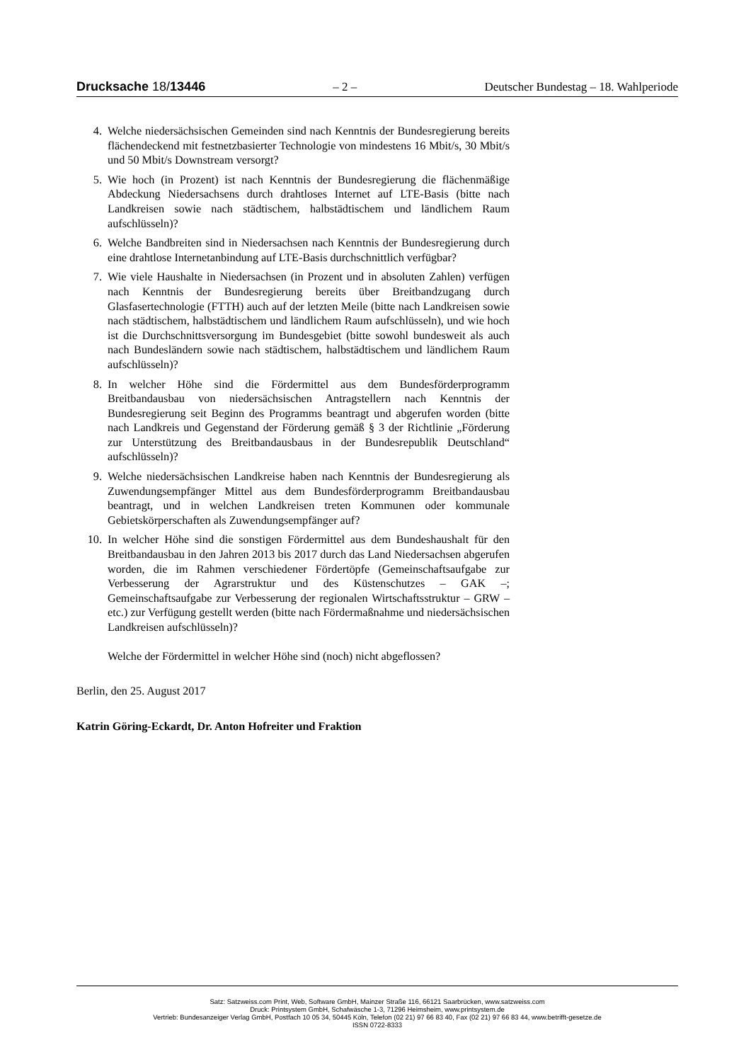Drucksache 18/13446 – 2 – Deutscher Bundestag – 18. Wahlperiode
4. Welche niedersächsischen Gemeinden sind nach Kenntnis der Bundesregierung bereits flächendeckend mit festnetzbasierter Technologie von mindestens 16 Mbit/s, 30 Mbit/s und 50 Mbit/s Downstream versorgt?
5. Wie hoch (in Prozent) ist nach Kenntnis der Bundesregierung die flächenmäßige Abdeckung Niedersachsens durch drahtloses Internet auf LTE-Basis (bitte nach Landkreisen sowie nach städtischem, halbstädtischem und ländlichem Raum aufschlüsseln)?
6. Welche Bandbreiten sind in Niedersachsen nach Kenntnis der Bundesregierung durch eine drahtlose Internetanbindung auf LTE-Basis durchschnittlich verfügbar?
7. Wie viele Haushalte in Niedersachsen (in Prozent und in absoluten Zahlen) verfügen nach Kenntnis der Bundesregierung bereits über Breitbandzugang durch Glasfasertechnologie (FTTH) auch auf der letzten Meile (bitte nach Landkreisen sowie nach städtischem, halbstädtischem und ländlichem Raum aufschlüsseln), und wie hoch ist die Durchschnittsversorgung im Bundesgebiet (bitte sowohl bundesweit als auch nach Bundesländern sowie nach städtischem, halbstädtischem und ländlichem Raum aufschlüsseln)?
8. In welcher Höhe sind die Fördermittel aus dem Bundesförderprogramm Breitbandausbau von niedersächsischen Antragstellern nach Kenntnis der Bundesregierung seit Beginn des Programms beantragt und abgerufen worden (bitte nach Landkreis und Gegenstand der Förderung gemäß § 3 der Richtlinie „Förderung zur Unterstützung des Breitbandausbaus in der Bundesrepublik Deutschland“ aufschlüsseln)?
9. Welche niedersächsischen Landkreise haben nach Kenntnis der Bundesregierung als Zuwendungsempfänger Mittel aus dem Bundesförderprogramm Breitbandausbau beantragt, und in welchen Landkreisen treten Kommunen oder kommunale Gebietskörperschaften als Zuwendungsempfänger auf?
10. In welcher Höhe sind die sonstigen Fördermittel aus dem Bundeshaushalt für den Breitbandausbau in den Jahren 2013 bis 2017 durch das Land Niedersachsen abgerufen worden, die im Rahmen verschiedener Fördertöpfe (Gemeinschaftsaufgabe zur Verbesserung der Agrarstruktur und des Küstenschutzes – GAK –; Gemeinschaftsaufgabe zur Verbesserung der regionalen Wirtschaftsstruktur – GRW – etc.) zur Verfügung gestellt werden (bitte nach Fördermaßnahme und niedersächsischen Landkreisen aufschlüsseln)?
Welche der Fördermittel in welcher Höhe sind (noch) nicht abgeflossen?
Berlin, den 25. August 2017
Katrin Göring-Eckardt, Dr. Anton Hofreiter und Fraktion
Satz: Satzweiss.com Print, Web, Software GmbH, Mainzer Straße 116, 66121 Saarbrücken, www.satzweiss.com
Druck: Printsystem GmbH, Schafwäsche 1-3, 71296 Heimsheim, www.printsystem.de
Vertrieb: Bundesanzeiger Verlag GmbH, Postfach 10 05 34, 50445 Köln, Telefon (02 21) 97 66 83 40, Fax (02 21) 97 66 83 44, www.betrifft-gesetze.de
ISSN 0722-8333